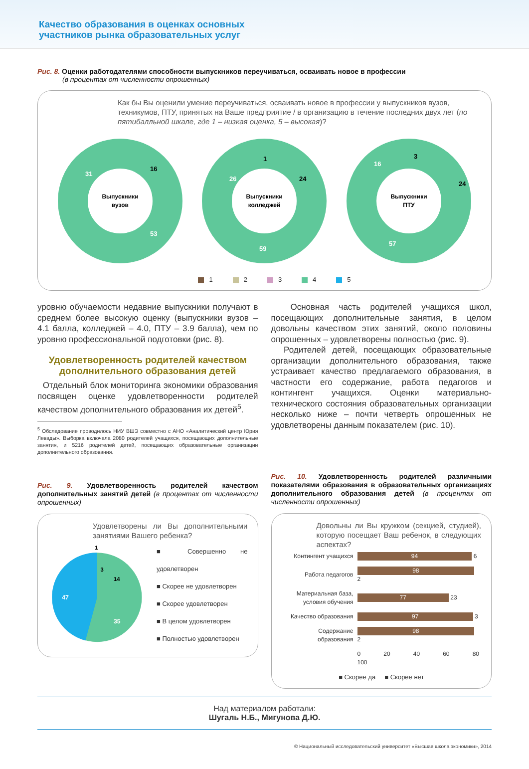Качество образования в оценках основных
участников рынка образовательных услуг
Рис. 8. Оценки работодателями способности выпускников переучиваться, осваивать новое в профессии
(в процентах от численности опрошенных)
Как бы Вы оценили умение переучиваться, осваивать новое в профессии у выпускников вузов, техникумов, ПТУ, принятых на Ваше предприятие / в организацию в течение последних двух лет (по пятибалльной шкале, где 1 – низкая оценка, 5 – высокая)?
Выпускники
вузов
31
16
53
Выпускники
колледжей
26
1
24
59
Выпускники
ПТУ
16
3
24
57
1 2 3 4 5
уровню обучаемости недавние выпускники получают в среднем более высокую оценку (выпускники вузов – 4.1 балла, колледжей – 4.0, ПТУ – 3.9 балла), чем по уровню профессиональной подготовки (рис. 8).
Удовлетворенность родителей качеством дополнительного образования детей
Отдельный блок мониторинга экономики образования посвящен оценке удовлетворенности родителей качеством дополнительного образования их детей<sup>5</sup>.
<sup>5</sup> Обследование проводилось НИУ ВШЭ совместно с АНО «Аналитический центр Юрия Левады». Выборка включала 2080 родителей учащихся, посещающих дополнительные занятия, и 5216 родителей детей, посещающих образовательные организации дополнительного образования.
Основная часть родителей учащихся школ, посещающих дополнительные занятия, в целом довольны качеством этих занятий, около половины опрошенных – удовлетворены полностью (рис. 9).
Родителей детей, посещающих образовательные организации дополнительного образования, также устраивает качество предлагаемого образования, в частности его содержание, работа педагогов и контингент учащихся. Оценки материально-технического состояния образовательных организации несколько ниже – почти четверть опрошенных не удовлетворены данным показателем (рис. 10).
Рис. 9. Удовлетворенность родителей качеством дополнительных занятий детей (в процентах от численности опрошенных)
Удовлетворены ли Вы дополнительными занятиями Вашего ребенка?
1
3
14
47
35
■ Совершенно не удовлетворен
■ Скорее не удовлетворен
■ Скорее удовлетворен
■ В целом удовлетворен
■ Полностью удовлетворен
Рис. 10. Удовлетворенность родителей различными показателями образования в образовательных организациях дополнительного образования детей (в процентах от численности опрошенных)
Довольны ли Вы кружком (секцией, студией), которую посещает Ваш ребенок, в следующих аспектах?
| Контингент учащихся | 94 6 |
| Работа педагогов | 98 2 |
| Материальная база, условия обучения | 77 23 |
| Качество образования | 97 3 |
| Содержание образования | 98 2 |
| | 0 20 40 60 80 100 |
■ Скорее да ■ Скорее нет
Над материалом работали:
Шугаль Н.Б., Мигунова Д.Ю.
© Национальный исследовательский университет «Высшая школа экономики», 2014